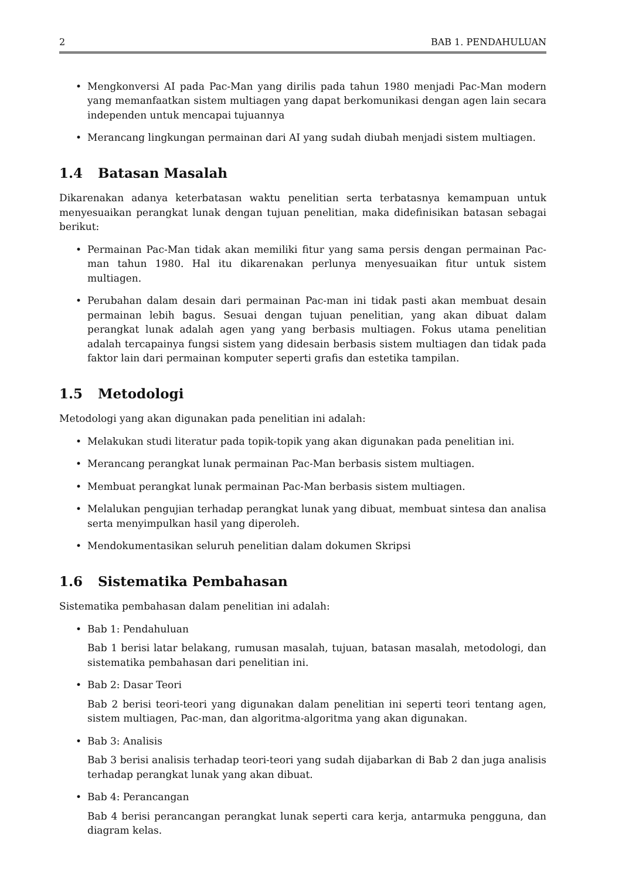2 BAB 1. PENDAHULUAN
• Mengkonversi AI pada Pac-Man yang dirilis pada tahun 1980 menjadi Pac-Man modern yang memanfaatkan sistem multiagen yang dapat berkomunikasi dengan agen lain secara independen untuk mencapai tujuannya
• Merancang lingkungan permainan dari AI yang sudah diubah menjadi sistem multiagen.
1.4 Batasan Masalah
Dikarenakan adanya keterbatasan waktu penelitian serta terbatasnya kemampuan untuk menyesuaikan perangkat lunak dengan tujuan penelitian, maka didefinisikan batasan sebagai berikut:
• Permainan Pac-Man tidak akan memiliki fitur yang sama persis dengan permainan Pac-man tahun 1980. Hal itu dikarenakan perlunya menyesuaikan fitur untuk sistem multiagen.
• Perubahan dalam desain dari permainan Pac-man ini tidak pasti akan membuat desain permainan lebih bagus. Sesuai dengan tujuan penelitian, yang akan dibuat dalam perangkat lunak adalah agen yang yang berbasis multiagen. Fokus utama penelitian adalah tercapainya fungsi sistem yang didesain berbasis sistem multiagen dan tidak pada faktor lain dari permainan komputer seperti grafis dan estetika tampilan.
1.5 Metodologi
Metodologi yang akan digunakan pada penelitian ini adalah:
• Melakukan studi literatur pada topik-topik yang akan digunakan pada penelitian ini.
• Merancang perangkat lunak permainan Pac-Man berbasis sistem multiagen.
• Membuat perangkat lunak permainan Pac-Man berbasis sistem multiagen.
• Melalukan pengujian terhadap perangkat lunak yang dibuat, membuat sintesa dan analisa serta menyimpulkan hasil yang diperoleh.
• Mendokumentasikan seluruh penelitian dalam dokumen Skripsi
1.6 Sistematika Pembahasan
Sistematika pembahasan dalam penelitian ini adalah:
• Bab 1: Pendahuluan
Bab 1 berisi latar belakang, rumusan masalah, tujuan, batasan masalah, metodologi, dan sistematika pembahasan dari penelitian ini.
• Bab 2: Dasar Teori
Bab 2 berisi teori-teori yang digunakan dalam penelitian ini seperti teori tentang agen, sistem multiagen, Pac-man, dan algoritma-algoritma yang akan digunakan.
• Bab 3: Analisis
Bab 3 berisi analisis terhadap teori-teori yang sudah dijabarkan di Bab 2 dan juga analisis terhadap perangkat lunak yang akan dibuat.
• Bab 4: Perancangan
Bab 4 berisi perancangan perangkat lunak seperti cara kerja, antarmuka pengguna, dan diagram kelas.